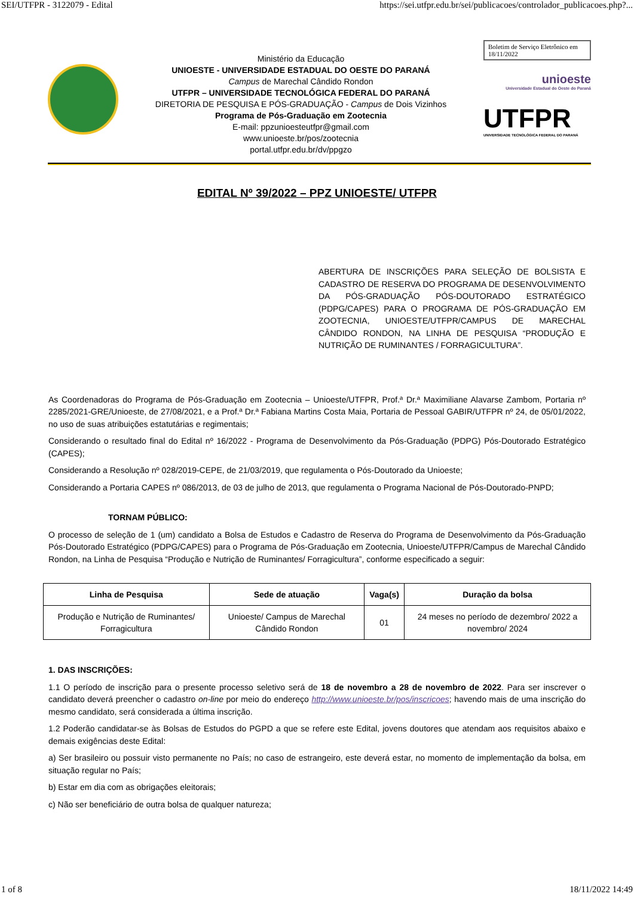SEI/UTFPR - 3122079 - Edital https://sei.utfpr.edu.br/sei/publicacoes/controlador_publicacoes.php?...
Ministério da Educação
UNIOESTE - UNIVERSIDADE ESTADUAL DO OESTE DO PARANÁ
Campus de Marechal Cândido Rondon
UTFPR – UNIVERSIDADE TECNOLÓGICA FEDERAL DO PARANÁ
DIRETORIA DE PESQUISA E PÓS-GRADUAÇÃO - Campus de Dois Vizinhos
Programa de Pós-Graduação em Zootecnia
E-mail: ppzunioesteutfpr@gmail.com
www.unioeste.br/pos/zootecnia
portal.utfpr.edu.br/dv/ppgzo
Boletim de Serviço Eletrônico em 18/11/2022
unioeste
Universidade Estadual do Oeste do Paraná
UTFPR
UNIVERSIDADE TECNOLÓGICA FEDERAL DO PARANÁ
EDITAL Nº 39/2022 – PPZ UNIOESTE/ UTFPR
ABERTURA DE INSCRIÇÕES PARA SELEÇÃO DE BOLSISTA E CADASTRO DE RESERVA DO PROGRAMA DE DESENVOLVIMENTO DA PÓS-GRADUAÇÃO PÓS-DOUTORADO ESTRATÉGICO (PDPG/CAPES) PARA O PROGRAMA DE PÓS-GRADUAÇÃO EM ZOOTECNIA, UNIOESTE/UTFPR/CAMPUS DE MARECHAL CÂNDIDO RONDON, NA LINHA DE PESQUISA “PRODUÇÃO E NUTRIÇÃO DE RUMINANTES / FORRAGICULTURA”.
As Coordenadoras do Programa de Pós-Graduação em Zootecnia – Unioeste/UTFPR, Prof.ª Dr.ª Maximiliane Alavarse Zambom, Portaria nº 2285/2021-GRE/Unioeste, de 27/08/2021, e a Prof.ª Dr.ª Fabiana Martins Costa Maia, Portaria de Pessoal GABIR/UTFPR nº 24, de 05/01/2022, no uso de suas atribuições estatutárias e regimentais;
Considerando o resultado final do Edital nº 16/2022 - Programa de Desenvolvimento da Pós-Graduação (PDPG) Pós-Doutorado Estratégico (CAPES);
Considerando a Resolução nº 028/2019-CEPE, de 21/03/2019, que regulamenta o Pós-Doutorado da Unioeste;
Considerando a Portaria CAPES nº 086/2013, de 03 de julho de 2013, que regulamenta o Programa Nacional de Pós-Doutorado-PNPD;
TORNAM PÚBLICO:
O processo de seleção de 1 (um) candidato a Bolsa de Estudos e Cadastro de Reserva do Programa de Desenvolvimento da Pós-Graduação Pós-Doutorado Estratégico (PDPG/CAPES) para o Programa de Pós-Graduação em Zootecnia, Unioeste/UTFPR/Campus de Marechal Cândido Rondon, na Linha de Pesquisa “Produção e Nutrição de Ruminantes/ Forragicultura”, conforme especificado a seguir:
| Linha de Pesquisa | Sede de atuação | Vaga(s) | Duração da bolsa |
| --- | --- | --- | --- |
| Produção e Nutrição de Ruminantes/ Forragicultura | Unioeste/ Campus de Marechal Cândido Rondon | 01 | 24 meses no período de dezembro/ 2022 a novembro/ 2024 |
1. DAS INSCRIÇÕES:
1.1 O período de inscrição para o presente processo seletivo será de 18 de novembro a 28 de novembro de 2022. Para ser inscrever o candidato deverá preencher o cadastro on-line por meio do endereço http://www.unioeste.br/pos/inscricoes; havendo mais de uma inscrição do mesmo candidato, será considerada a última inscrição.
1.2 Poderão candidatar-se às Bolsas de Estudos do PGPD a que se refere este Edital, jovens doutores que atendam aos requisitos abaixo e demais exigências deste Edital:
a) Ser brasileiro ou possuir visto permanente no País; no caso de estrangeiro, este deverá estar, no momento de implementação da bolsa, em situação regular no País;
b) Estar em dia com as obrigações eleitorais;
c) Não ser beneficiário de outra bolsa de qualquer natureza;
1 of 8 18/11/2022 14:49